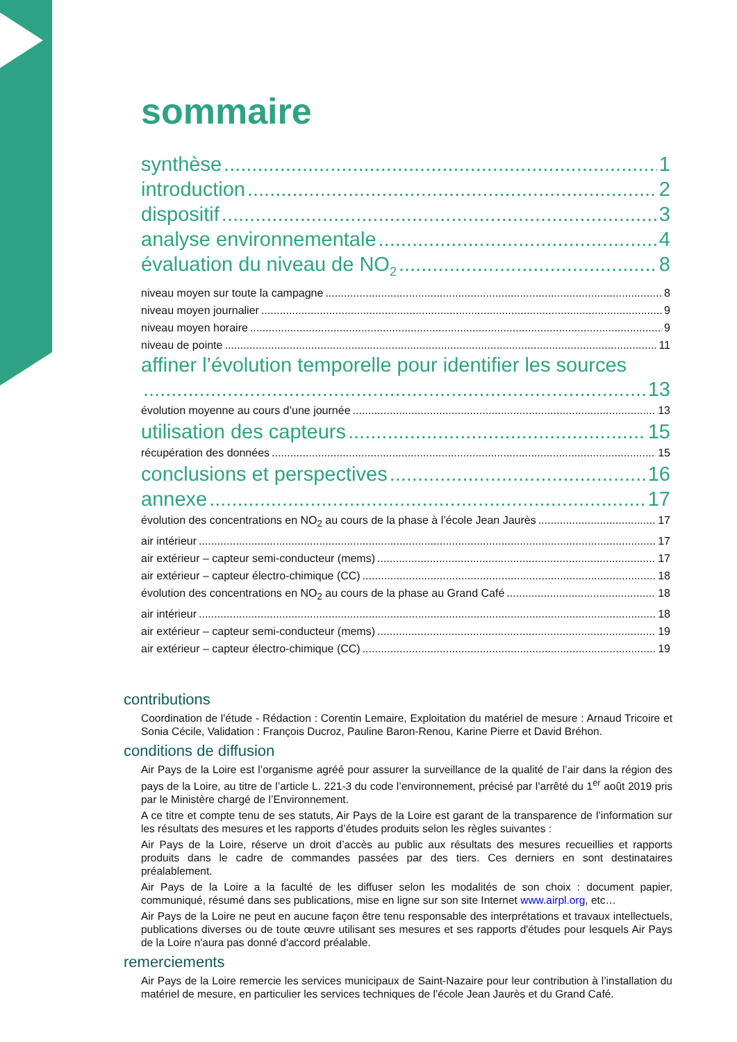sommaire
synthèse 1
introduction 2
dispositif 3
analyse environnementale 4
évaluation du niveau de NO<sub>2</sub> 8
niveau moyen sur toute la campagne 8
niveau moyen journalier 9
niveau moyen horaire 9
niveau de pointe 11
affiner l’évolution temporelle pour identifier les sources
13
évolution moyenne au cours d’une journée 13
utilisation des capteurs 15
récupération des données 15
conclusions et perspectives 16
annexe 17
évolution des concentrations en NO<sub>2</sub> au cours de la phase à l’école Jean Jaurès 17
air intérieur 17
air extérieur – capteur semi-conducteur (mems) 17
air extérieur – capteur électro-chimique (CC) 18
évolution des concentrations en NO<sub>2</sub> au cours de la phase au Grand Café 18
air intérieur 18
air extérieur – capteur semi-conducteur (mems) 19
air extérieur – capteur électro-chimique (CC) 19
contributions
Coordination de l'étude - Rédaction : Corentin Lemaire, Exploitation du matériel de mesure : Arnaud Tricoire et Sonia Cécile, Validation : François Ducroz, Pauline Baron-Renou, Karine Pierre et David Bréhon.
conditions de diffusion
Air Pays de la Loire est l’organisme agréé pour assurer la surveillance de la qualité de l’air dans la région des pays de la Loire, au titre de l’article L. 221-3 du code l’environnement, précisé par l’arrêté du 1<sup>er</sup> août 2019 pris par le Ministère chargé de l’Environnement.
A ce titre et compte tenu de ses statuts, Air Pays de la Loire est garant de la transparence de l’information sur les résultats des mesures et les rapports d’études produits selon les règles suivantes :
Air Pays de la Loire, réserve un droit d’accès au public aux résultats des mesures recueillies et rapports produits dans le cadre de commandes passées par des tiers. Ces derniers en sont destinataires préalablement.
Air Pays de la Loire a la faculté de les diffuser selon les modalités de son choix : document papier, communiqué, résumé dans ses publications, mise en ligne sur son site Internet www.airpl.org, etc…
Air Pays de la Loire ne peut en aucune façon être tenu responsable des interprétations et travaux intellectuels, publications diverses ou de toute œuvre utilisant ses mesures et ses rapports d'études pour lesquels Air Pays de la Loire n'aura pas donné d'accord préalable.
remerciements
Air Pays de la Loire remercie les services municipaux de Saint-Nazaire pour leur contribution à l’installation du matériel de mesure, en particulier les services techniques de l’école Jean Jaurès et du Grand Café.